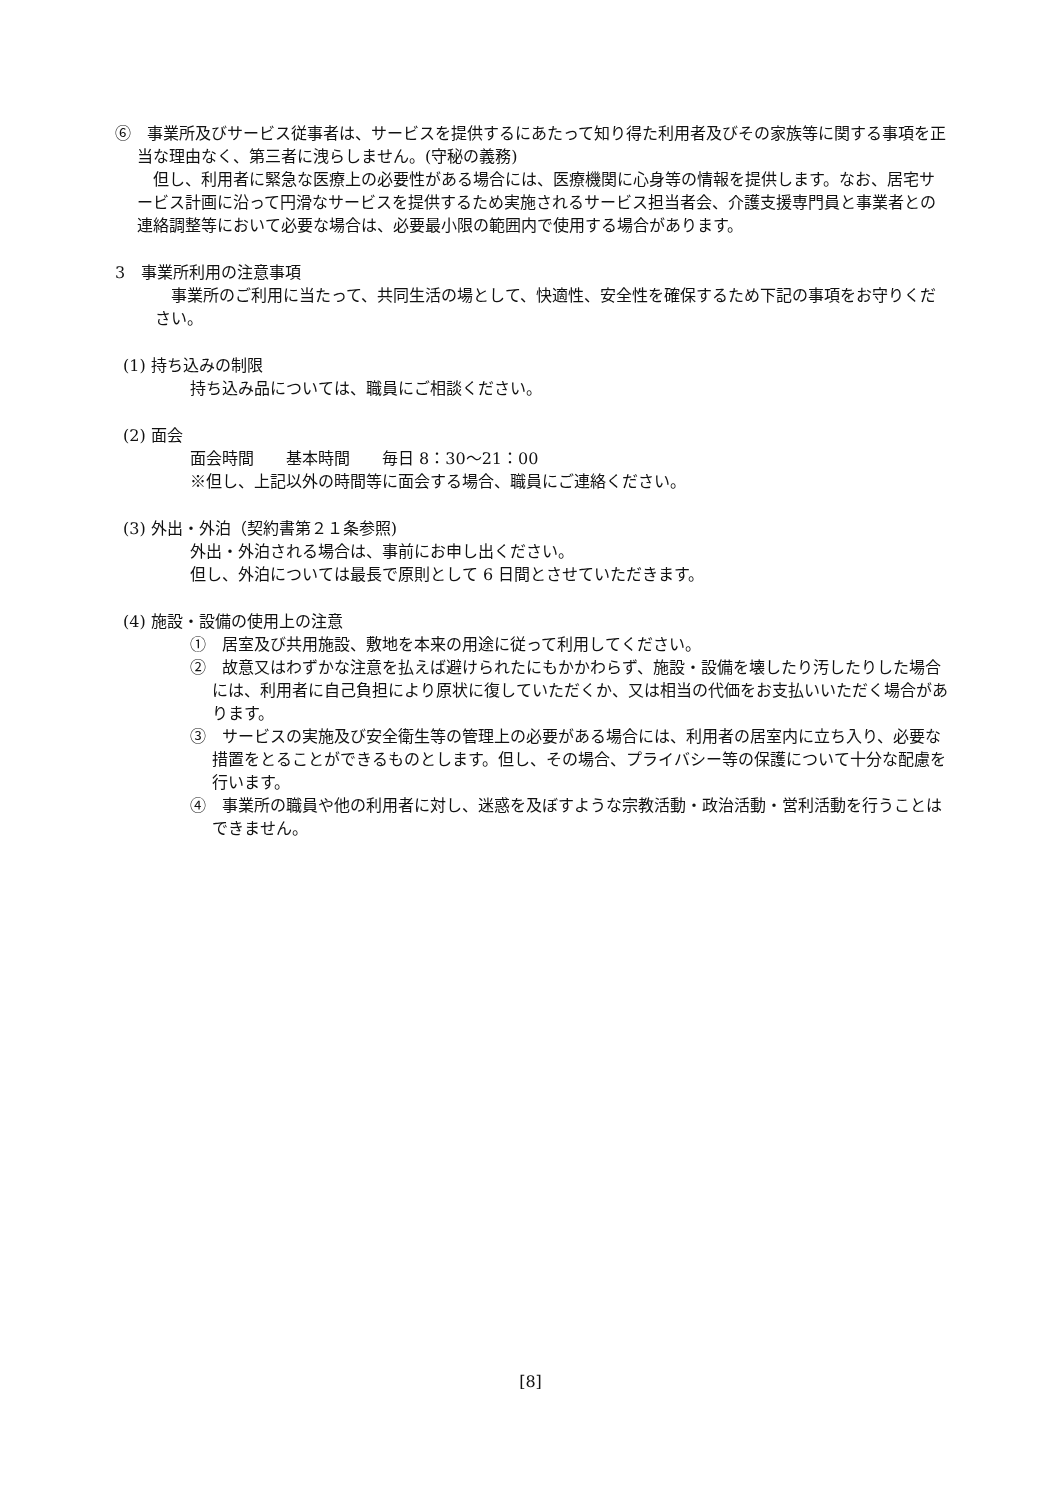⑥　事業所及びサービス従事者は、サービスを提供するにあたって知り得た利用者及びその家族等に関する事項を正当な理由なく、第三者に洩らしません。(守秘の義務)
　但し、利用者に緊急な医療上の必要性がある場合には、医療機関に心身等の情報を提供します。なお、居宅サービス計画に沿って円滑なサービスを提供するため実施されるサービス担当者会、介護支援専門員と事業者との連絡調整等において必要な場合は、必要最小限の範囲内で使用する場合があります。
3　事業所利用の注意事項
　事業所のご利用に当たって、共同生活の場として、快適性、安全性を確保するため下記の事項をお守りください。
(1) 持ち込みの制限
持ち込み品については、職員にご相談ください。
(2) 面会
面会時間　　基本時間　　毎日 8：30～21：00
※但し、上記以外の時間等に面会する場合、職員にご連絡ください。
(3) 外出・外泊（契約書第２１条参照)
外出・外泊される場合は、事前にお申し出ください。
但し、外泊については最長で原則として 6 日間とさせていただきます。
(4) 施設・設備の使用上の注意
①　居室及び共用施設、敷地を本来の用途に従って利用してください。
②　故意又はわずかな注意を払えば避けられたにもかかわらず、施設・設備を壊したり汚したりした場合には、利用者に自己負担により原状に復していただくか、又は相当の代価をお支払いいただく場合があります。
③　サービスの実施及び安全衛生等の管理上の必要がある場合には、利用者の居室内に立ち入り、必要な措置をとることができるものとします。但し、その場合、プライバシー等の保護について十分な配慮を行います。
④　事業所の職員や他の利用者に対し、迷惑を及ぼすような宗教活動・政治活動・営利活動を行うことはできません。
[8]